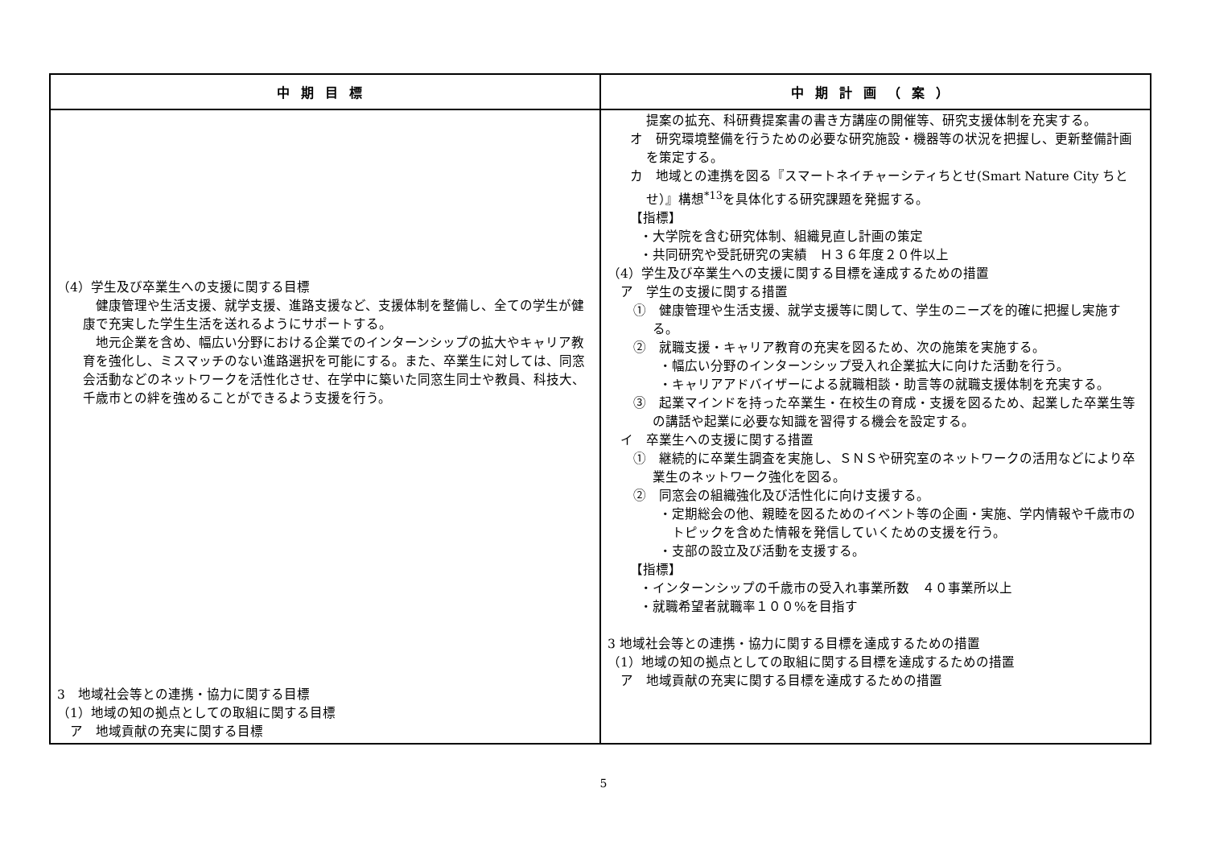| 中期目標 | 中期計画（案） |
| --- | --- |
| （4）学生及び卒業生への支援に関する目標 健康管理や生活支援、就学支援、進路支援など、支援体制を整備し、全ての学生が健康で充実した学生生活を送れるようにサポートする。 地元企業を含め、幅広い分野における企業でのインターンシップの拡大やキャリア教育を強化し、ミスマッチのない進路選択を可能にする。また、卒業生に対しては、同窓会活動などのネットワークを活性化させ、在学中に築いた同窓生同士や教員、科技大、千歳市との絆を強めることができるよう支援を行う。 3 地域社会等との連携・協力に関する目標 （1）地域の知の拠点としての取組に関する目標 ア 地域貢献の充実に関する目標 | 提案の拡充、科研費提案書の書き方講座の開催等、研究支援体制を充実する。 オ 研究環境整備を行うための必要な研究施設・機器等の状況を把握し、更新整備計画を策定する。 カ 地域との連携を図る『スマートネイチャーシティちとせ(Smart Nature City ちとせ）』構想<sup>*13</sup>を具体化する研究課題を発掘する。 【指標】 ・大学院を含む研究体制、組織見直し計画の策定 ・共同研究や受託研究の実績 Ｈ３６年度２０件以上 （4）学生及び卒業生への支援に関する目標を達成するための措置 ア 学生の支援に関する措置 ① 健康管理や生活支援、就学支援等に関して、学生のニーズを的確に把握し実施する。 ② 就職支援・キャリア教育の充実を図るため、次の施策を実施する。 ・幅広い分野のインターンシップ受入れ企業拡大に向けた活動を行う。 ・キャリアアドバイザーによる就職相談・助言等の就職支援体制を充実する。 ③ 起業マインドを持った卒業生・在校生の育成・支援を図るため、起業した卒業生等の講話や起業に必要な知識を習得する機会を設定する。 イ 卒業生への支援に関する措置 ① 継続的に卒業生調査を実施し、ＳＮＳや研究室のネットワークの活用などにより卒業生のネットワーク強化を図る。 ② 同窓会の組織強化及び活性化に向け支援する。 ・定期総会の他、親睦を図るためのイベント等の企画・実施、学内情報や千歳市のトピックを含めた情報を発信していくための支援を行う。 ・支部の設立及び活動を支援する。 【指標】 ・インターンシップの千歳市の受入れ事業所数 ４０事業所以上 ・就職希望者就職率１００%を目指す 3 地域社会等との連携・協力に関する目標を達成するための措置 （1）地域の知の拠点としての取組に関する目標を達成するための措置 ア 地域貢献の充実に関する目標を達成するための措置 |
5